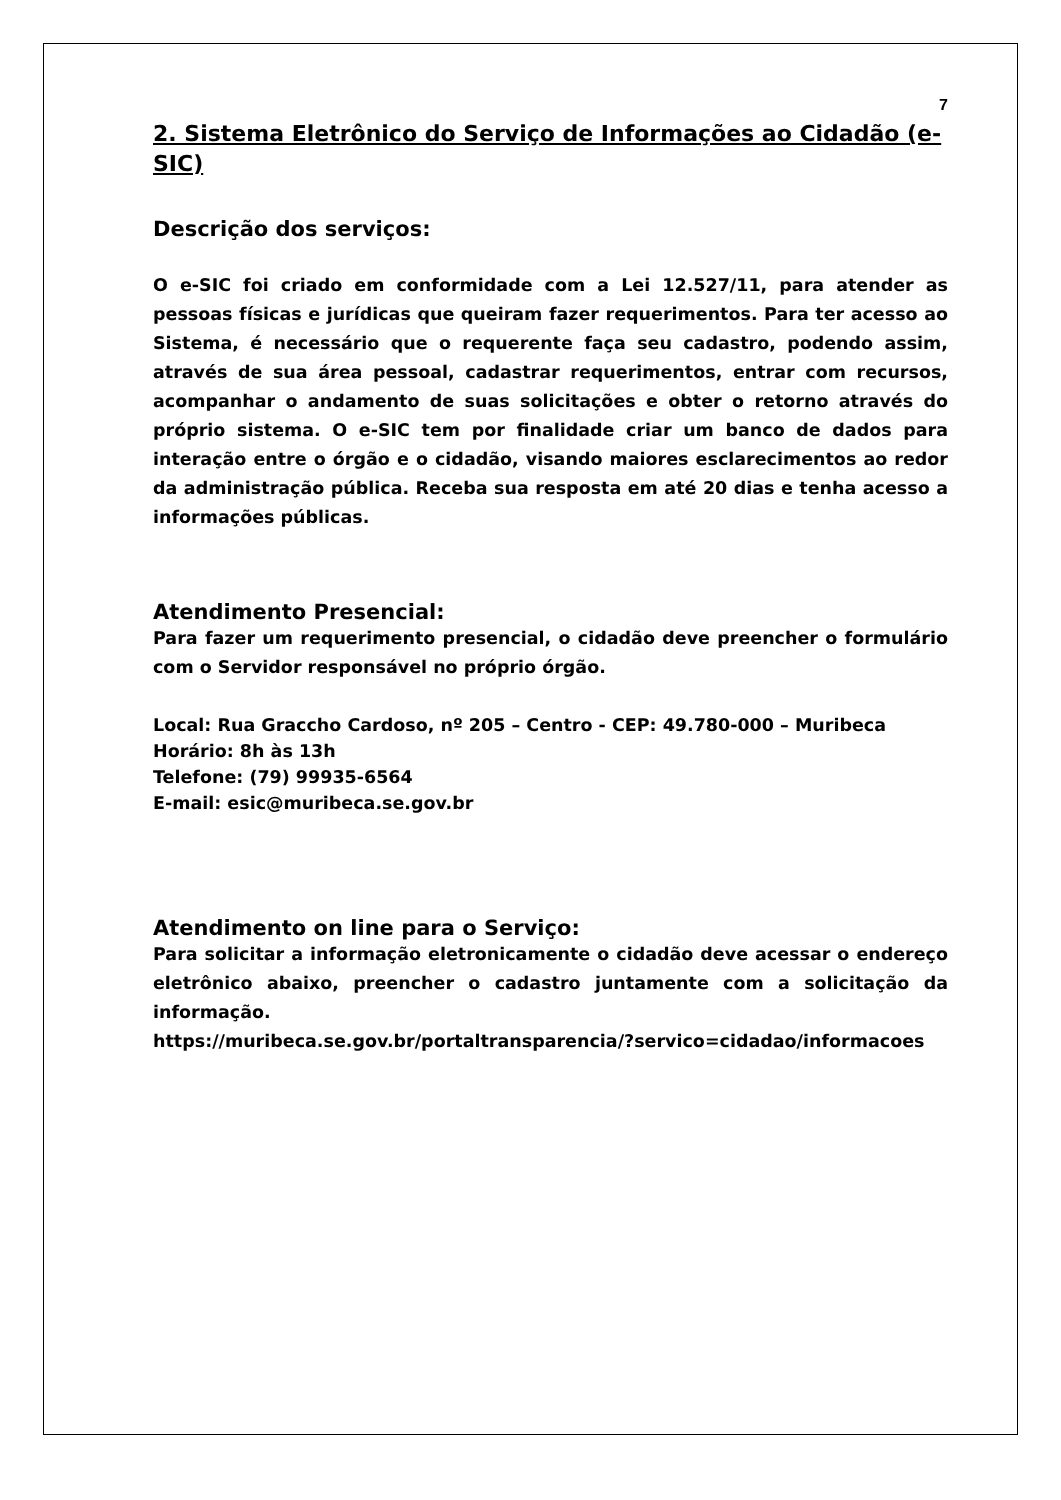7
2. Sistema Eletrônico do Serviço de Informações ao Cidadão (e-SIC)
Descrição dos serviços:
O e-SIC foi criado em conformidade com a Lei 12.527/11, para atender as pessoas físicas e jurídicas que queiram fazer requerimentos. Para ter acesso ao Sistema, é necessário que o requerente faça seu cadastro, podendo assim, através de sua área pessoal, cadastrar requerimentos, entrar com recursos, acompanhar o andamento de suas solicitações e obter o retorno através do próprio sistema. O e-SIC tem por finalidade criar um banco de dados para interação entre o órgão e o cidadão, visando maiores esclarecimentos ao redor da administração pública. Receba sua resposta em até 20 dias e tenha acesso a informações públicas.
Atendimento Presencial:
Para fazer um requerimento presencial, o cidadão deve preencher o formulário com o Servidor responsável no próprio órgão.
Local: Rua Graccho Cardoso, nº 205 – Centro - CEP: 49.780-000 – Muribeca
Horário: 8h às 13h
Telefone: (79) 99935-6564
E-mail: esic@muribeca.se.gov.br
Atendimento on line para o Serviço:
Para solicitar a informação eletronicamente o cidadão deve acessar o endereço eletrônico abaixo, preencher o cadastro juntamente com a solicitação da informação.
https://muribeca.se.gov.br/portaltransparencia/?servico=cidadao/informacoes